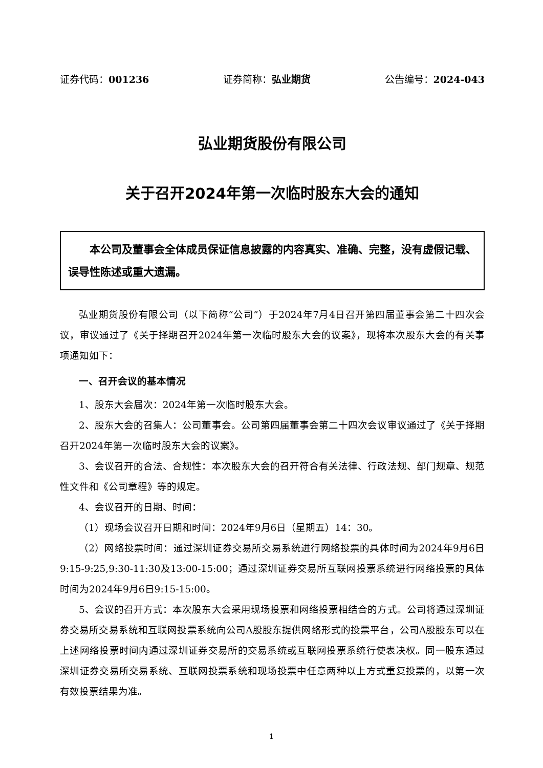证券代码：001236 证券简称：弘业期货 公告编号：2024-043
弘业期货股份有限公司
关于召开2024年第一次临时股东大会的通知
  本公司及董事会全体成员保证信息披露的内容真实、准确、完整，没有虚假记载、误导性陈述或重大遗漏。
弘业期货股份有限公司（以下简称“公司”）于2024年7月4日召开第四届董事会第二十四次会议，审议通过了《关于择期召开2024年第一次临时股东大会的议案》，现将本次股东大会的有关事项通知如下：
一、召开会议的基本情况
1、股东大会届次：2024年第一次临时股东大会。
2、股东大会的召集人：公司董事会。公司第四届董事会第二十四次会议审议通过了《关于择期召开2024年第一次临时股东大会的议案》。
3、会议召开的合法、合规性：本次股东大会的召开符合有关法律、行政法规、部门规章、规范性文件和《公司章程》等的规定。
4、会议召开的日期、时间：
（1）现场会议召开日期和时间：2024年9月6日（星期五）14：30。
（2）网络投票时间：通过深圳证券交易所交易系统进行网络投票的具体时间为2024年9月6日9:15-9:25,9:30-11:30及13:00-15:00；通过深圳证券交易所互联网投票系统进行网络投票的具体时间为2024年9月6日9:15-15:00。
5、会议的召开方式：本次股东大会采用现场投票和网络投票相结合的方式。公司将通过深圳证券交易所交易系统和互联网投票系统向公司A股股东提供网络形式的投票平台，公司A股股东可以在上述网络投票时间内通过深圳证券交易所的交易系统或互联网投票系统行使表决权。同一股东通过深圳证券交易所交易系统、互联网投票系统和现场投票中任意两种以上方式重复投票的，以第一次有效投票结果为准。
1